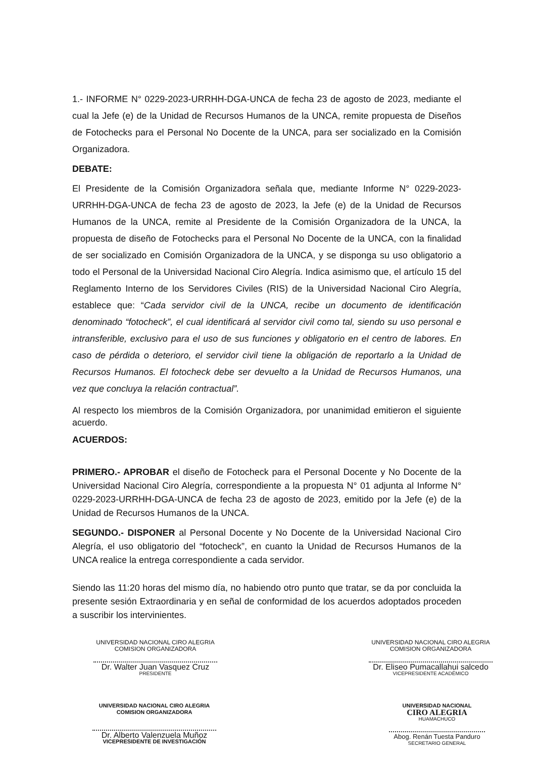1.- INFORME N° 0229-2023-URRHH-DGA-UNCA de fecha 23 de agosto de 2023, mediante el cual la Jefe (e) de la Unidad de Recursos Humanos de la UNCA, remite propuesta de Diseños de Fotochecks para el Personal No Docente de la UNCA, para ser socializado en la Comisión Organizadora.
DEBATE:
El Presidente de la Comisión Organizadora señala que, mediante Informe N° 0229-2023-URRHH-DGA-UNCA de fecha 23 de agosto de 2023, la Jefe (e) de la Unidad de Recursos Humanos de la UNCA, remite al Presidente de la Comisión Organizadora de la UNCA, la propuesta de diseño de Fotochecks para el Personal No Docente de la UNCA, con la finalidad de ser socializado en Comisión Organizadora de la UNCA, y se disponga su uso obligatorio a todo el Personal de la Universidad Nacional Ciro Alegría. Indica asimismo que, el artículo 15 del Reglamento Interno de los Servidores Civiles (RIS) de la Universidad Nacional Ciro Alegría, establece que: “Cada servidor civil de la UNCA, recibe un documento de identificación denominado “fotocheck”, el cual identificará al servidor civil como tal, siendo su uso personal e intransferible, exclusivo para el uso de sus funciones y obligatorio en el centro de labores. En caso de pérdida o deterioro, el servidor civil tiene la obligación de reportarlo a la Unidad de Recursos Humanos. El fotocheck debe ser devuelto a la Unidad de Recursos Humanos, una vez que concluya la relación contractual”.
Al respecto los miembros de la Comisión Organizadora, por unanimidad emitieron el siguiente acuerdo.
ACUERDOS:
PRIMERO.- APROBAR el diseño de Fotocheck para el Personal Docente y No Docente de la Universidad Nacional Ciro Alegría, correspondiente a la propuesta N° 01 adjunta al Informe N° 0229-2023-URRHH-DGA-UNCA de fecha 23 de agosto de 2023, emitido por la Jefe (e) de la Unidad de Recursos Humanos de la UNCA.
SEGUNDO.- DISPONER al Personal Docente y No Docente de la Universidad Nacional Ciro Alegría, el uso obligatorio del “fotocheck”, en cuanto la Unidad de Recursos Humanos de la UNCA realice la entrega correspondiente a cada servidor.
Siendo las 11:20 horas del mismo día, no habiendo otro punto que tratar, se da por concluida la presente sesión Extraordinaria y en señal de conformidad de los acuerdos adoptados proceden a suscribir los intervinientes.
UNIVERSIDAD NACIONAL CIRO ALEGRIA
COMISION ORGANIZADORA
Dr. Walter Juan Vasquez Cruz
PRESIDENTE
UNIVERSIDAD NACIONAL CIRO ALEGRIA
COMISION ORGANIZADORA
Dr. Eliseo Pumacallahui salcedo
VICEPRESIDENTE ACADÉMICO
UNIVERSIDAD NACIONAL CIRO ALEGRIA
COMISION ORGANIZADORA
Dr. Alberto Valenzuela Muñoz
VICEPRESIDENTE DE INVESTIGACIÓN
UNIVERSIDAD NACIONAL
CIRO ALEGRIA
HUAMACHUCO
Abog. Renán Tuesta Panduro
SECRETARIO GENERAL